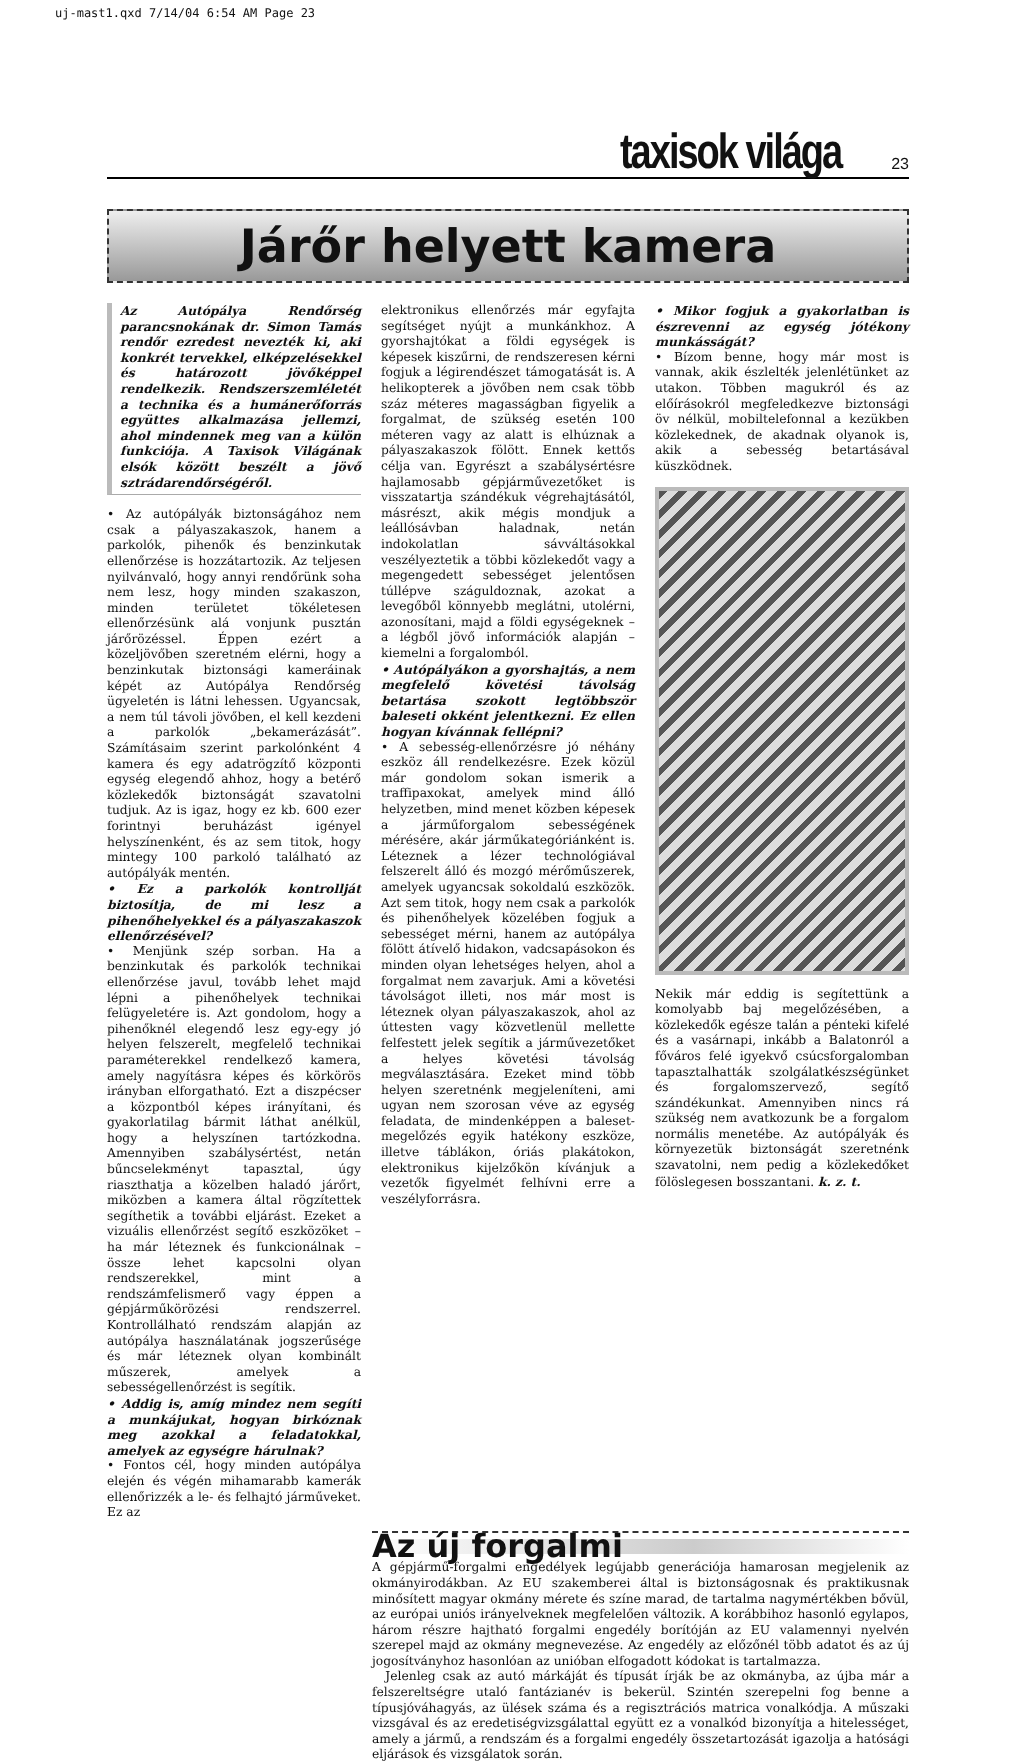uj-mast1.qxd 7/14/04 6:54 AM Page 23
taxisok világa 23
Járőr helyett kamera
Az Autópálya Rendőrség parancsnokának dr. Simon Tamás rendőr ezredest nevezték ki, aki konkrét tervekkel, elképzelésekkel és határozott jövőképpel rendelkezik. Rendszerszemléletét a technika és a humánerőforrás együttes alkalmazása jellemzi, ahol mindennek meg van a külön funkciója. A Taxisok Világának elsók között beszélt a jövő sztrádarendőrségéről.
• Az autópályák biztonságához nem csak a pályaszakaszok, hanem a parkolók, pihenők és benzinkutak ellenőrzése is hozzátartozik. Az teljesen nyilvánvaló, hogy annyi rendőrünk soha nem lesz, hogy minden szakaszon, minden területet tökéletesen ellenőrzésünk alá vonjunk pusztán járőrözéssel. Éppen ezért a közeljövőben szeretném elérni, hogy a benzinkutak biztonsági kameráinak képét az Autópálya Rendőrség ügyeletén is látni lehessen. Ugyancsak, a nem túl távoli jövőben, el kell kezdeni a parkolók „bekamerázását”. Számításaim szerint parkolónként 4 kamera és egy adatrögzítő központi egység elegendő ahhoz, hogy a betérő közlekedők biztonságát szavatolni tudjuk. Az is igaz, hogy ez kb. 600 ezer forintnyi beruházást igényel helyszínenként, és az sem titok, hogy mintegy 100 parkoló található az autópályák mentén.
• Ez a parkolók kontrollját biztosítja, de mi lesz a pihenőhelyekkel és a pályaszakaszok ellenőrzésével?
• Menjünk szép sorban. Ha a benzinkutak és parkolók technikai ellenőrzése javul, tovább lehet majd lépni a pihenőhelyek technikai felügyeletére is. Azt gondolom, hogy a pihenőknél elegendő lesz egy-egy jó helyen felszerelt, megfelelő technikai paraméterekkel rendelkező kamera, amely nagyításra képes és körkörös irányban elforgatható. Ezt a diszpécser a központból képes irányítani, és gyakorlatilag bármit láthat anélkül, hogy a helyszínen tartózkodna. Amennyiben szabálysértést, netán bűncselekményt tapasztal, úgy riaszthatja a közelben haladó járőrt, miközben a kamera által rögzítettek segíthetik a további eljárást. Ezeket a vizuális ellenőrzést segítő eszközöket – ha már léteznek és funkcionálnak – össze lehet kapcsolni olyan rendszerekkel, mint a rendszámfelismerő vagy éppen a gépjárműkörözési rendszerrel. Kontrollálható rendszám alapján az autópálya használatának jogszerűsége és már léteznek olyan kombinált műszerek, amelyek a sebességellenőrzést is segítik.
• Addig is, amíg mindez nem segíti a munkájukat, hogyan birkóznak meg azokkal a feladatokkal, amelyek az egységre hárulnak?
• Fontos cél, hogy minden autópálya elején és végén mihamarabb kamerák ellenőrizzék a le- és felhajtó járműveket. Ez az
elektronikus ellenőrzés már egyfajta segítséget nyújt a munkánkhoz. A gyorshajtókat a földi egységek is képesek kiszűrni, de rendszeresen kérni fogjuk a légirendészet támogatását is. A helikopterek a jövőben nem csak több száz méteres magasságban figyelik a forgalmat, de szükség esetén 100 méteren vagy az alatt is elhúznak a pályaszakaszok fölött. Ennek kettős célja van. Egyrészt a szabálysértésre hajlamosabb gépjárművezetőket is visszatartja szándékuk végrehajtásától, másrészt, akik mégis mondjuk a leállósávban haladnak, netán indokolatlan sávváltásokkal veszélyeztetik a többi közlekedőt vagy a megengedett sebességet jelentősen túllépve száguldoznak, azokat a levegőből könnyebb meglátni, utolérni, azonosítani, majd a földi egységeknek – a légből jövő információk alapján – kiemelni a forgalomból.
• Autópályákon a gyorshajtás, a nem megfelelő követési távolság betartása szokott legtöbbször baleseti okként jelentkezni. Ez ellen hogyan kívánnak fellépni?
• A sebesség-ellenőrzésre jó néhány eszköz áll rendelkezésre. Ezek közül már gondolom sokan ismerik a traffipaxokat, amelyek mind álló helyzetben, mind menet közben képesek a járműforgalom sebességének mérésére, akár járműkategóriánként is. Léteznek a lézer technológiával felszerelt álló és mozgó mérőműszerek, amelyek ugyancsak sokoldalú eszközök. Azt sem titok, hogy nem csak a parkolók és pihenőhelyek közelében fogjuk a sebességet mérni, hanem az autópálya fölött átívelő hidakon, vadcsapásokon és minden olyan lehetséges helyen, ahol a forgalmat nem zavarjuk. Ami a követési távolságot illeti, nos már most is léteznek olyan pályaszakaszok, ahol az úttesten vagy közvetlenül mellette felfestett jelek segítik a járművezetőket a helyes követési távolság megválasztására. Ezeket mind több helyen szeretnénk megjeleníteni, ami ugyan nem szorosan véve az egység feladata, de mindenképpen a baleset-megelőzés egyik hatékony eszköze, illetve táblákon, óriás plakátokon, elektronikus kijelzőkön kívánjuk a vezetők figyelmét felhívni erre a veszélyforrásra.
• Mikor fogjuk a gyakorlatban is észrevenni az egység jótékony munkásságát?
• Bízom benne, hogy már most is vannak, akik észlelték jelenlétünket az utakon. Többen magukról és az előírásokról megfeledkezve biztonsági öv nélkül, mobiltelefonnal a kezükben közlekednek, de akadnak olyanok is, akik a sebesség betartásával küszködnek.
Nekik már eddig is segítettünk a komolyabb baj megelőzésében, a közlekedők egésze talán a pénteki kifelé és a vasárnapi, inkább a Balatonról a főváros felé igyekvő csúcsforgalomban tapasztalhatták szolgálatkészségünket és forgalomszervező, segítő szándékunkat. Amennyiben nincs rá szükség nem avatkozunk be a forgalom normális menetébe. Az autópályák és környezetük biztonságát szeretnénk szavatolni, nem pedig a közlekedőket fölöslegesen bosszantani. k. z. t.
Az új forgalmi
A gépjármű-forgalmi engedélyek legújabb generációja hamarosan megjelenik az okmányirodákban. Az EU szakemberei által is biztonságosnak és praktikusnak minősített magyar okmány mérete és színe marad, de tartalma nagymértékben bővül, az európai uniós irányelveknek megfelelően változik. A korábbihoz hasonló egylapos, három részre hajtható forgalmi engedély borítóján az EU valamennyi nyelvén szerepel majd az okmány megnevezése. Az engedély az előzőnél több adatot és az új jogosítványhoz hasonlóan az unióban elfogadott kódokat is tartalmazza.
Jelenleg csak az autó márkáját és típusát írják be az okmányba, az újba már a felszereltségre utaló fantázianév is bekerül. Szintén szerepelni fog benne a típusjóváhagyás, az ülések száma és a regisztrációs matrica vonalkódja. A műszaki vizsgával és az eredetiségvizsgálattal együtt ez a vonalkód bizonyítja a hitelességet, amely a jármű, a rendszám és a forgalmi engedély összetartozását igazolja a hatósági eljárások és vizsgálatok során.